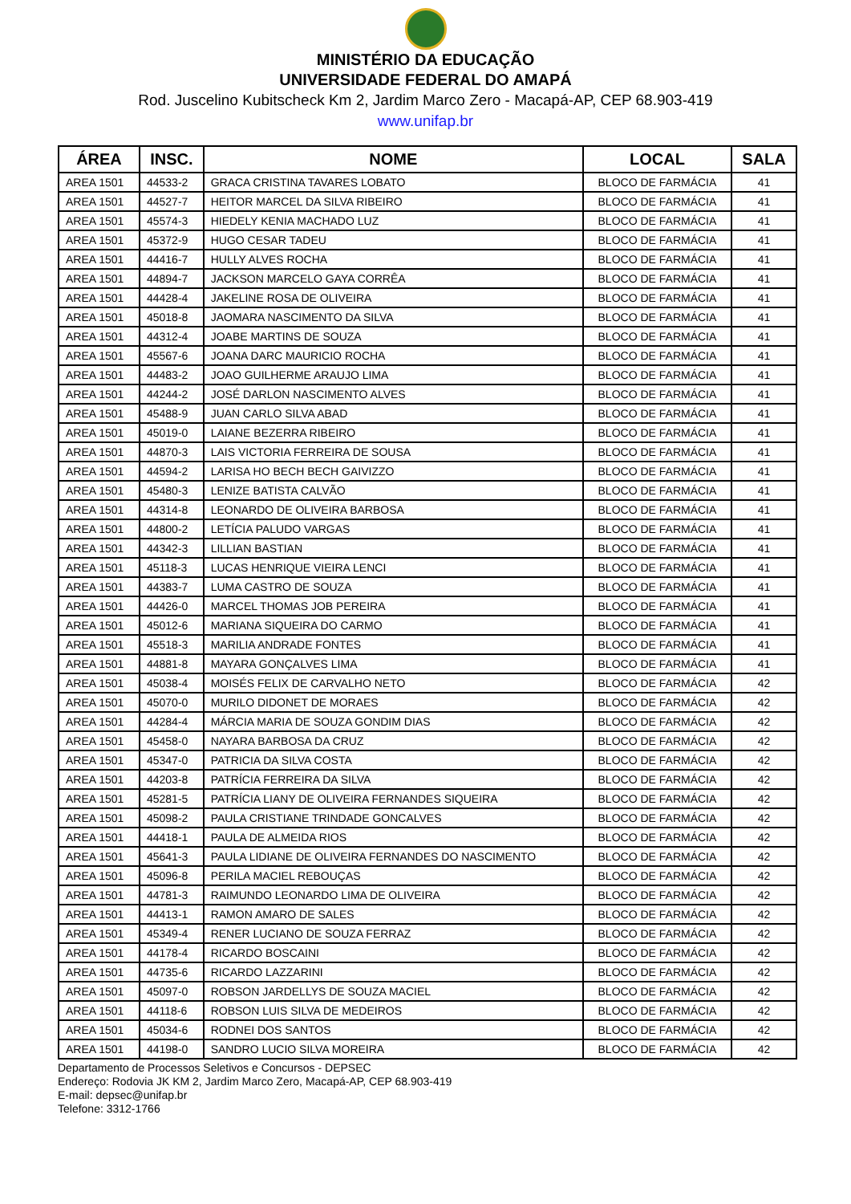MINISTÉRIO DA EDUCAÇÃO
UNIVERSIDADE FEDERAL DO AMAPÁ
Rod. Juscelino Kubitscheck Km 2, Jardim Marco Zero - Macapá-AP, CEP 68.903-419
www.unifap.br
| ÁREA | INSC. | NOME | LOCAL | SALA |
| --- | --- | --- | --- | --- |
| AREA 1501 | 44533-2 | GRACA CRISTINA TAVARES LOBATO | BLOCO DE FARMÁCIA | 41 |
| AREA 1501 | 44527-7 | HEITOR MARCEL DA SILVA RIBEIRO | BLOCO DE FARMÁCIA | 41 |
| AREA 1501 | 45574-3 | HIEDELY KENIA MACHADO LUZ | BLOCO DE FARMÁCIA | 41 |
| AREA 1501 | 45372-9 | HUGO CESAR TADEU | BLOCO DE FARMÁCIA | 41 |
| AREA 1501 | 44416-7 | HULLY ALVES ROCHA | BLOCO DE FARMÁCIA | 41 |
| AREA 1501 | 44894-7 | JACKSON MARCELO GAYA CORRÊA | BLOCO DE FARMÁCIA | 41 |
| AREA 1501 | 44428-4 | JAKELINE ROSA DE OLIVEIRA | BLOCO DE FARMÁCIA | 41 |
| AREA 1501 | 45018-8 | JAOMARA NASCIMENTO DA SILVA | BLOCO DE FARMÁCIA | 41 |
| AREA 1501 | 44312-4 | JOABE MARTINS DE SOUZA | BLOCO DE FARMÁCIA | 41 |
| AREA 1501 | 45567-6 | JOANA DARC MAURICIO ROCHA | BLOCO DE FARMÁCIA | 41 |
| AREA 1501 | 44483-2 | JOAO GUILHERME ARAUJO LIMA | BLOCO DE FARMÁCIA | 41 |
| AREA 1501 | 44244-2 | JOSÉ DARLON NASCIMENTO ALVES | BLOCO DE FARMÁCIA | 41 |
| AREA 1501 | 45488-9 | JUAN CARLO SILVA ABAD | BLOCO DE FARMÁCIA | 41 |
| AREA 1501 | 45019-0 | LAIANE BEZERRA RIBEIRO | BLOCO DE FARMÁCIA | 41 |
| AREA 1501 | 44870-3 | LAIS VICTORIA FERREIRA DE SOUSA | BLOCO DE FARMÁCIA | 41 |
| AREA 1501 | 44594-2 | LARISA HO BECH BECH GAIVIZZO | BLOCO DE FARMÁCIA | 41 |
| AREA 1501 | 45480-3 | LENIZE BATISTA CALVÃO | BLOCO DE FARMÁCIA | 41 |
| AREA 1501 | 44314-8 | LEONARDO DE OLIVEIRA BARBOSA | BLOCO DE FARMÁCIA | 41 |
| AREA 1501 | 44800-2 | LETÍCIA PALUDO VARGAS | BLOCO DE FARMÁCIA | 41 |
| AREA 1501 | 44342-3 | LILLIAN BASTIAN | BLOCO DE FARMÁCIA | 41 |
| AREA 1501 | 45118-3 | LUCAS HENRIQUE VIEIRA LENCI | BLOCO DE FARMÁCIA | 41 |
| AREA 1501 | 44383-7 | LUMA CASTRO DE SOUZA | BLOCO DE FARMÁCIA | 41 |
| AREA 1501 | 44426-0 | MARCEL THOMAS JOB PEREIRA | BLOCO DE FARMÁCIA | 41 |
| AREA 1501 | 45012-6 | MARIANA SIQUEIRA DO CARMO | BLOCO DE FARMÁCIA | 41 |
| AREA 1501 | 45518-3 | MARILIA ANDRADE FONTES | BLOCO DE FARMÁCIA | 41 |
| AREA 1501 | 44881-8 | MAYARA GONÇALVES LIMA | BLOCO DE FARMÁCIA | 41 |
| AREA 1501 | 45038-4 | MOISÉS FELIX DE CARVALHO NETO | BLOCO DE FARMÁCIA | 42 |
| AREA 1501 | 45070-0 | MURILO DIDONET DE MORAES | BLOCO DE FARMÁCIA | 42 |
| AREA 1501 | 44284-4 | MÁRCIA MARIA DE SOUZA GONDIM DIAS | BLOCO DE FARMÁCIA | 42 |
| AREA 1501 | 45458-0 | NAYARA BARBOSA DA CRUZ | BLOCO DE FARMÁCIA | 42 |
| AREA 1501 | 45347-0 | PATRICIA DA SILVA COSTA | BLOCO DE FARMÁCIA | 42 |
| AREA 1501 | 44203-8 | PATRÍCIA FERREIRA DA SILVA | BLOCO DE FARMÁCIA | 42 |
| AREA 1501 | 45281-5 | PATRÍCIA LIANY DE OLIVEIRA FERNANDES SIQUEIRA | BLOCO DE FARMÁCIA | 42 |
| AREA 1501 | 45098-2 | PAULA CRISTIANE TRINDADE GONCALVES | BLOCO DE FARMÁCIA | 42 |
| AREA 1501 | 44418-1 | PAULA DE ALMEIDA RIOS | BLOCO DE FARMÁCIA | 42 |
| AREA 1501 | 45641-3 | PAULA LIDIANE DE OLIVEIRA FERNANDES DO NASCIMENTO | BLOCO DE FARMÁCIA | 42 |
| AREA 1501 | 45096-8 | PERILA MACIEL REBOUÇAS | BLOCO DE FARMÁCIA | 42 |
| AREA 1501 | 44781-3 | RAIMUNDO LEONARDO LIMA DE OLIVEIRA | BLOCO DE FARMÁCIA | 42 |
| AREA 1501 | 44413-1 | RAMON AMARO DE SALES | BLOCO DE FARMÁCIA | 42 |
| AREA 1501 | 45349-4 | RENER LUCIANO DE SOUZA FERRAZ | BLOCO DE FARMÁCIA | 42 |
| AREA 1501 | 44178-4 | RICARDO BOSCAINI | BLOCO DE FARMÁCIA | 42 |
| AREA 1501 | 44735-6 | RICARDO LAZZARINI | BLOCO DE FARMÁCIA | 42 |
| AREA 1501 | 45097-0 | ROBSON JARDELLYS DE SOUZA MACIEL | BLOCO DE FARMÁCIA | 42 |
| AREA 1501 | 44118-6 | ROBSON LUIS SILVA DE MEDEIROS | BLOCO DE FARMÁCIA | 42 |
| AREA 1501 | 45034-6 | RODNEI DOS SANTOS | BLOCO DE FARMÁCIA | 42 |
| AREA 1501 | 44198-0 | SANDRO LUCIO SILVA MOREIRA | BLOCO DE FARMÁCIA | 42 |
Departamento de Processos Seletivos e Concursos - DEPSEC
Endereço: Rodovia JK KM 2, Jardim Marco Zero, Macapá-AP, CEP 68.903-419
E-mail: depsec@unifap.br
Telefone: 3312-1766